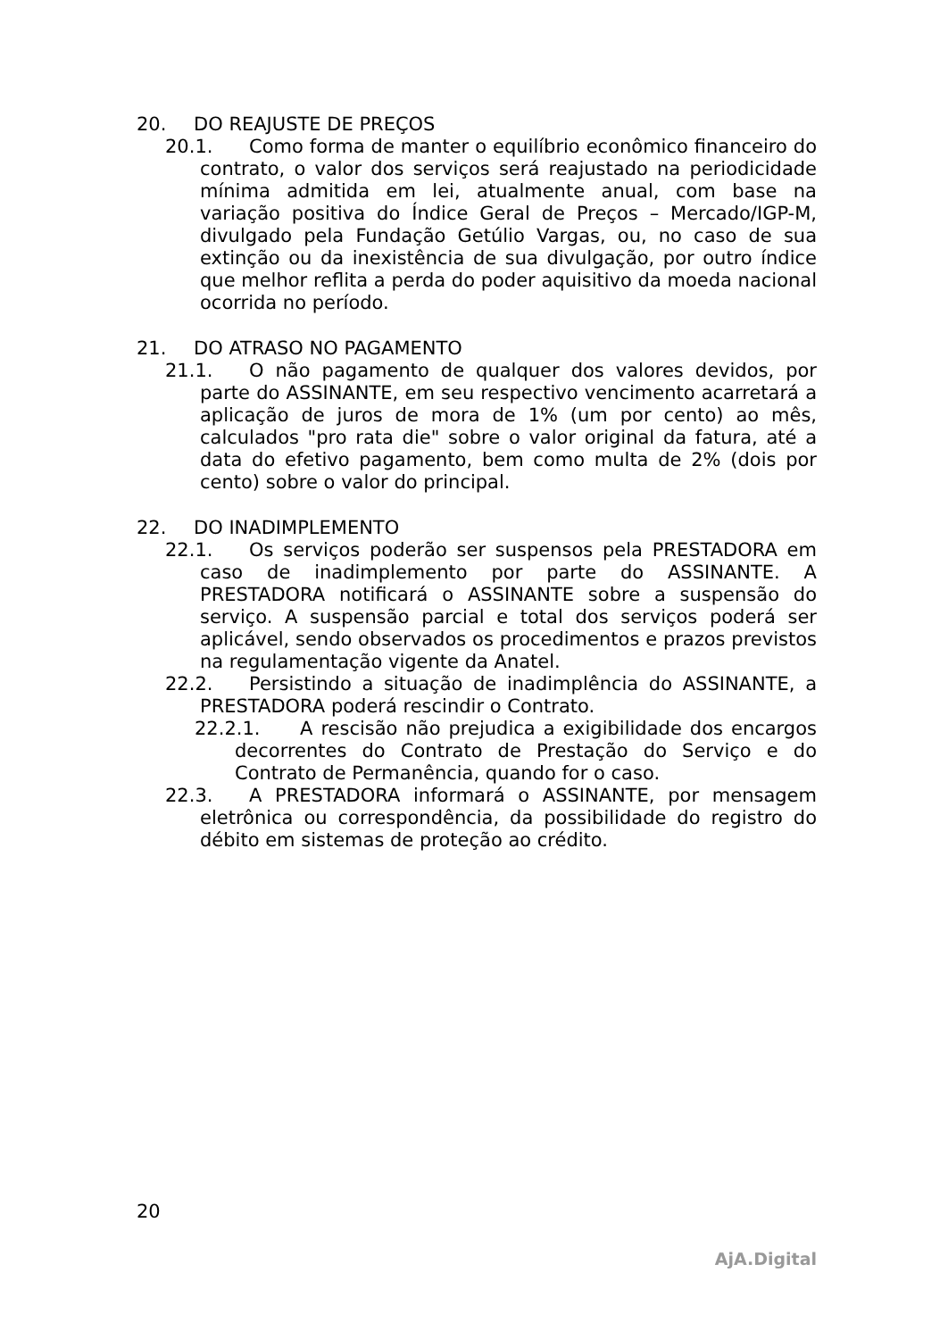20. DO REAJUSTE DE PREÇOS
20.1. Como forma de manter o equilíbrio econômico financeiro do contrato, o valor dos serviços será reajustado na periodicidade mínima admitida em lei, atualmente anual, com base na variação positiva do Índice Geral de Preços – Mercado/IGP-M, divulgado pela Fundação Getúlio Vargas, ou, no caso de sua extinção ou da inexistência de sua divulgação, por outro índice que melhor reflita a perda do poder aquisitivo da moeda nacional ocorrida no período.
21. DO ATRASO NO PAGAMENTO
21.1. O não pagamento de qualquer dos valores devidos, por parte do ASSINANTE, em seu respectivo vencimento acarretará a aplicação de juros de mora de 1% (um por cento) ao mês, calculados "pro rata die" sobre o valor original da fatura, até a data do efetivo pagamento, bem como multa de 2% (dois por cento) sobre o valor do principal.
22. DO INADIMPLEMENTO
22.1. Os serviços poderão ser suspensos pela PRESTADORA em caso de inadimplemento por parte do ASSINANTE. A PRESTADORA notificará o ASSINANTE sobre a suspensão do serviço. A suspensão parcial e total dos serviços poderá ser aplicável, sendo observados os procedimentos e prazos previstos na regulamentação vigente da Anatel.
22.2. Persistindo a situação de inadimplência do ASSINANTE, a PRESTADORA poderá rescindir o Contrato.
22.2.1. A rescisão não prejudica a exigibilidade dos encargos decorrentes do Contrato de Prestação do Serviço e do Contrato de Permanência, quando for o caso.
22.3. A PRESTADORA informará o ASSINANTE, por mensagem eletrônica ou correspondência, da possibilidade do registro do débito em sistemas de proteção ao crédito.
20
AjA.Digital